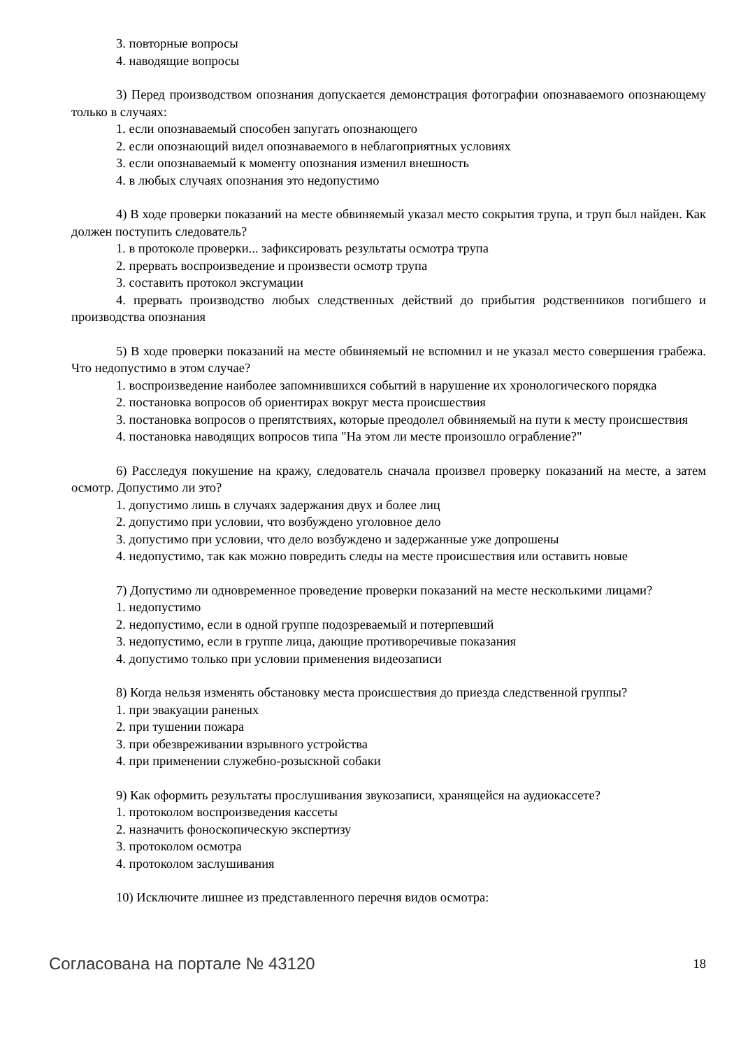3. повторные вопросы
4. наводящие вопросы
3) Перед производством опознания допускается демонстрация фотографии опознаваемого опознающему только в случаях:
1. если опознаваемый способен запугать опознающего
2. если опознающий видел опознаваемого в неблагоприятных условиях
3. если опознаваемый к моменту опознания изменил внешность
4. в любых случаях опознания это недопустимо
4) В ходе проверки показаний на месте обвиняемый указал место сокрытия трупа, и труп был найден. Как должен поступить следователь?
1. в протоколе проверки... зафиксировать результаты осмотра трупа
2. прервать воспроизведение и произвести осмотр трупа
3. составить протокол эксгумации
4. прервать производство любых следственных действий до прибытия родственников погибшего и производства опознания
5) В ходе проверки показаний на месте обвиняемый не вспомнил и не указал место совершения грабежа. Что недопустимо в этом случае?
1. воспроизведение наиболее запомнившихся событий в нарушение их хронологического порядка
2. постановка вопросов об ориентирах вокруг места происшествия
3. постановка вопросов о препятствиях, которые преодолел обвиняемый на пути к месту происшествия
4. постановка наводящих вопросов типа "На этом ли месте произошло ограбление?"
6) Расследуя покушение на кражу, следователь сначала произвел проверку показаний на месте, а затем осмотр. Допустимо ли это?
1. допустимо лишь в случаях задержания двух и более лиц
2. допустимо при условии, что возбуждено уголовное дело
3. допустимо при условии, что дело возбуждено и задержанные уже допрошены
4. недопустимо, так как можно повредить следы на месте происшествия или оставить новые
7) Допустимо ли одновременное проведение проверки показаний на месте несколькими лицами?
1. недопустимо
2. недопустимо, если в одной группе подозреваемый и потерпевший
3. недопустимо, если в группе лица, дающие противоречивые показания
4. допустимо только при условии применения видеозаписи
8) Когда нельзя изменять обстановку места происшествия до приезда следственной группы?
1. при эвакуации раненых
2. при тушении пожара
3. при обезвреживании взрывного устройства
4. при применении служебно-розыскной собаки
9) Как оформить результаты прослушивания звукозаписи, хранящейся на аудиокассете?
1. протоколом воспроизведения кассеты
2. назначить фоноскопическую экспертизу
3. протоколом осмотра
4. протоколом заслушивания
10) Исключите лишнее из представленного перечня видов осмотра:
Согласована на портале № 43120 18